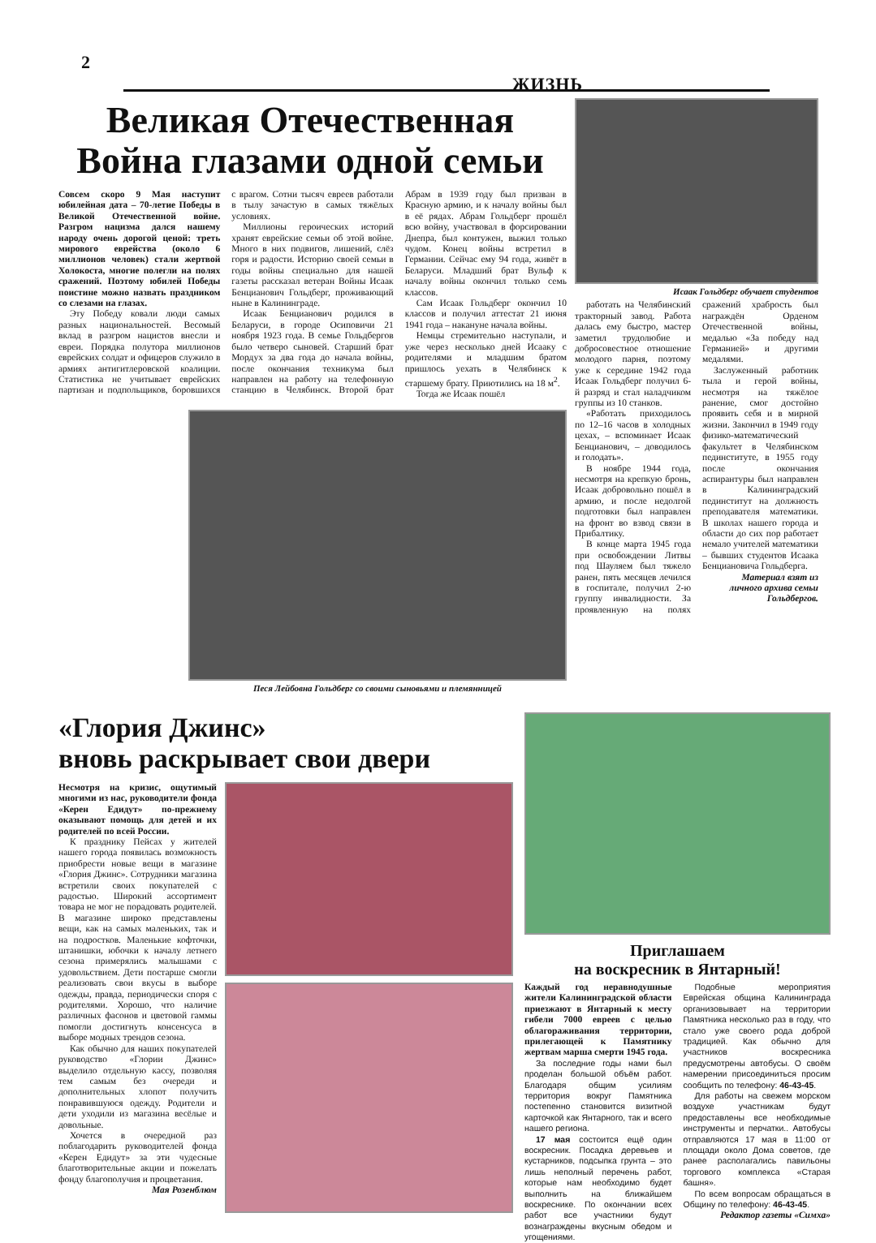2
ЖИЗНЬ
Великая Отечественная Война глазами одной семьи
Совсем скоро 9 Мая наступит юбилейная дата – 70-летие Победы в Великой Отечественной войне. Разгром нацизма дался нашему народу очень дорогой ценой: треть мирового еврейства (около 6 миллионов человек) стали жертвой Холокоста, многие полегли на полях сражений. Поэтому юбилей Победы поистине можно назвать праздником со слезами на глазах.
Эту Победу ковали люди самых разных национальностей. Весомый вклад в разгром нацистов внесли и евреи. Порядка полутора миллионов еврейских солдат и офицеров служило в армиях антигитлеровской коалиции. Статистика не учитывает еврейских партизан и подпольщиков, боровшихся с врагом. Сотни тысяч евреев работали в тылу зачастую в самых тяжёлых условиях.
Миллионы героических историй хранят еврейские семьи об этой войне. Много в них подвигов, лишений, слёз горя и радости. Историю своей семьи в годы войны специально для нашей газеты рассказал ветеран Войны Исаак Бенцианович Гольдберг, проживающий ныне в Калининграде.
Исаак Бенцианович родился в Беларуси, в городе Осиповичи 21 ноября 1923 года. В семье Гольдбергов было четверо сыновей. Старший брат Мордух за два года до начала войны, после окончания техникума был направлен на работу на телефонную станцию в Челябинск. Второй брат Абрам в 1939 году был призван в Красную армию, и к началу войны был в её рядах. Абрам Гольдберг прошёл всю войну, участвовал в форсировании Днепра, был контужен, выжил только чудом. Конец войны встретил в Германии. Сейчас ему 94 года, живёт в Беларуси. Младший брат Вульф к началу войны окончил только семь классов.
Сам Исаак Гольдберг окончил 10 классов и получил аттестат 21 июня 1941 года – накануне начала войны.
Немцы стремительно наступали, и уже через несколько дней Исааку с родителями и младшим братом пришлось уехать в Челябинск к старшему брату. Приютились на 18 м<sup>2</sup>.
Тогда же Исаак пошёл
Песя Лейбовна Гольдберг со своими сыновьями и племянницей
Исаак Гольдберг обучает студентов
работать на Челябинский тракторный завод. Работа далась ему быстро, мастер заметил трудолюбие и добросовестное отношение молодого парня, поэтому уже к середине 1942 года Исаак Гольдберг получил 6-й разряд и стал наладчиком группы из 10 станков.
«Работать приходилось по 12–16 часов в холодных цехах, – вспоминает Исаак Бенцианович, – доводилось и голодать».
В ноябре 1944 года, несмотря на крепкую бронь, Исаак добровольно пошёл в армию, и после недолгой подготовки был направлен на фронт во взвод связи в Прибалтику.
В конце марта 1945 года при освобождении Литвы под Шауляем был тяжело ранен, пять месяцев лечился в госпитале, получил 2-ю группу инвалидности. За проявленную на полях сражений храбрость был награждён Орденом Отечественной войны, медалью «За победу над Германией» и другими медалями.
Заслуженный работник тыла и герой войны, несмотря на тяжёлое ранение, смог достойно проявить себя и в мирной жизни. Закончил в 1949 году физико-математический факультет в Челябинском пединституте, в 1955 году после окончания аспирантуры был направлен в Калининградский пединститут на должность преподавателя математики. В школах нашего города и области до сих пор работает немало учителей математики – бывших студентов Исаака Бенциановича Гольдберга.
Материал взят из личного архива семьи Гольдбергов.
«Глория Джинс»
вновь раскрывает свои двери
Несмотря на кризис, ощутимый многими из нас, руководители фонда «Керен Едидут» по-прежнему оказывают помощь для детей и их родителей по всей России.
К празднику Пейсах у жителей нашего города появилась возможность приобрести новые вещи в магазине «Глория Джинс». Сотрудники магазина встретили своих покупателей с радостью. Широкий ассортимент товара не мог не порадовать родителей. В магазине широко представлены вещи, как на самых маленьких, так и на подростков. Маленькие кофточки, штанишки, юбочки к началу летнего сезона примерялись малышами с удовольствием. Дети постарше смогли реализовать свои вкусы в выборе одежды, правда, периодически споря с родителями. Хорошо, что наличие различных фасонов и цветовой гаммы помогли достигнуть консенсуса в выборе модных трендов сезона.
Как обычно для наших покупателей руководство «Глории Джинс» выделило отдельную кассу, позволяя тем самым без очереди и дополнительных хлопот получить понравившуюся одежду. Родители и дети уходили из магазина весёлые и довольные.
Хочется в очередной раз поблагодарить руководителей фонда «Керен Едидут» за эти чудесные благотворительные акции и пожелать фонду благополучия и процветания.
Мая Розенблюм
Приглашаем
на воскресник в Янтарный!
Каждый год неравнодушные жители Калининградской области приезжают в Янтарный к месту гибели 7000 евреев с целью облагораживания территории, прилегающей к Памятнику жертвам марша смерти 1945 года.
За последние годы нами был проделан большой объём работ. Благодаря общим усилиям территория вокруг Памятника постепенно становится визитной карточкой как Янтарного, так и всего нашего региона.
17 мая состоится ещё один воскресник. Посадка деревьев и кустарников, подсыпка грунта – это лишь неполный перечень работ, которые нам необходимо будет выполнить на ближайшем воскреснике. По окончании всех работ все участники будут вознаграждены вкусным обедом и угощениями.
Подобные мероприятия Еврейская община Калининграда организовывает на территории Памятника несколько раз в году, что стало уже своего рода доброй традицией. Как обычно для участников воскресника предусмотрены автобусы. О своём намерении присоединиться просим сообщить по телефону: 46-43-45.
Для работы на свежем морском воздухе участникам будут предоставлены все необходимые инструменты и перчатки.. Автобусы отправляются 17 мая в 11:00 от площади около Дома советов, где ранее располагались павильоны торгового комплекса «Старая башня».
По всем вопросам обращаться в Общину по телефону: 46-43-45.
Редактор газеты «Симха»